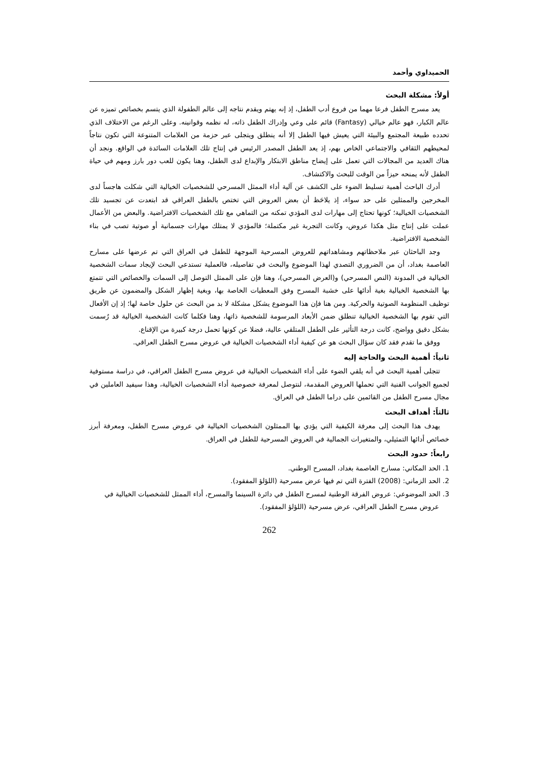الحميداوي وأحمد
أولاً: مشكلة البحث
يعد مسرح الطفل فرعا مهما من فروع أدب الطفل، إذ إنه يهتم ويقدم نتاجه إلى عالم الطفولة الذي يتسم بخصائص تميزه عن عالم الكبار، فهو عالم خيالي (Fantasy) قائم على وعي وإدراك الطفل ذاته، له نظمه وقوانينه. وعلى الرغم من الاختلاف الذي تحدده طبيعة المجتمع والبيئة التي يعيش فيها الطفل إلا أنه ينطلق ويتجلى عبر حزمة من العلامات المتنوعة التي تكون نتاجاً لمحيطهم الثقافي والاجتماعي الخاص بهم، إذ يعد الطفل المصدر الرئيس في إنتاج تلك العلامات السائدة في الواقع. ونجد أن هناك العديد من المجالات التي تعمل على إيضاح مناطق الابتكار والإبداع لدى الطفل، وهنا يكون للعب دور بارز ومهم في حياة الطفل لأنه يمنحه حيزاً من الوقت للبحث والاكتشاف.
أدرك الباحث أهمية تسليط الضوء على الكشف عن آلية أداء الممثل المسرحي للشخصيات الخيالية التي شكلت هاجساً لدى المخرجين والممثلين على حد سواء، إذ يلاحَظ أن بعض العروض التي تختص بالطفل العراقي قد ابتعدت عن تجسيد تلك الشخصيات الخيالية؛ كونها تحتاج إلى مهارات لدى المؤدي تمكنه من التماهي مع تلك الشخصيات الافتراضية. والبعض من الأعمال عملت على إنتاج مثل هكذا عروض، وكانت التجربة غير مكتملة؛ فالمؤدي لا يمتلك مهارات جسمانية أو صوتية تصب في بناء الشخصية الافتراضية.
وجد الباحثان عبر ملاحظاتهم ومشاهداتهم للعروض المسرحية الموجهة للطفل في العراق التي تم عرضها على مسارح العاصمة بغداد، أن من الضروري التصدي لهذا الموضوع والبحث في تفاصيله، فالعملية تستدعي البحث لإيجاد سمات الشخصية الخيالية في المدونة (النص المسرحي) و(العرض المسرحي)، وهنا فإن على الممثل التوصل إلى السمات والخصائص التي تتمتع بها الشخصية الخيالية بغية أدائها على خشبة المسرح وفق المعطيات الخاصة بها، وبغية إظهار الشكل والمضمون عن طريق توظيف المنظومة الصوتية والحركية. ومن هنا فإن هذا الموضوع يشكل مشكلة لا بد من البحث عن حلول خاصة لها؛ إذ إن الأفعال التي تقوم بها الشخصية الخيالية تنطلق ضمن الأبعاد المرسومة للشخصية ذاتها، وهنا فكلما كانت الشخصية الخيالية قد رُسمت بشكل دقيق وواضح، كانت درجة التأثير على الطفل المتلقي عالية، فضلا عن كونها تحمل درجة كبيرة من الإقناع.
ووفق ما تقدم فقد كان سؤال البحث هو عن كيفية أداء الشخصيات الخيالية في عروض مسرح الطفل العراقي.
ثانياً: أهمية البحث والحاجة إليه
تتجلى أهمية البحث في أنه يلقي الضوء على أداء الشخصيات الخيالية في عروض مسرح الطفل العراقي، في دراسة مستوفية لجميع الجوانب الفنية التي تحملها العروض المقدمة، لنتوصل لمعرفة خصوصية أداء الشخصيات الخيالية، وهذا سيفيد العاملين في مجال مسرح الطفل من القائمين على دراما الطفل في العراق.
ثالثاً: أهداف البحث
يهدف هذا البحث إلى معرفة الكيفية التي يؤدي بها الممثلون الشخصيات الخيالية في عروض مسرح الطفل، ومعرفة أبرز خصائص أدائها التمثيلي، والمتغيرات الجمالية في العروض المسرحية للطفل في العراق.
رابعاً: حدود البحث
1. الحد المكاني: مسارح العاصمة بغداد، المسرح الوطني.
2. الحد الزماني: (2008) الفترة التي تم فيها عرض مسرحية (اللؤلؤ المفقود).
3. الحد الموضوعي: عروض الفرقة الوطنية لمسرح الطفل في دائرة السينما والمسرح، أداء الممثل للشخصيات الخيالية في عروض مسرح الطفل العراقي، عرض مسرحية (اللؤلؤ المفقود).
262